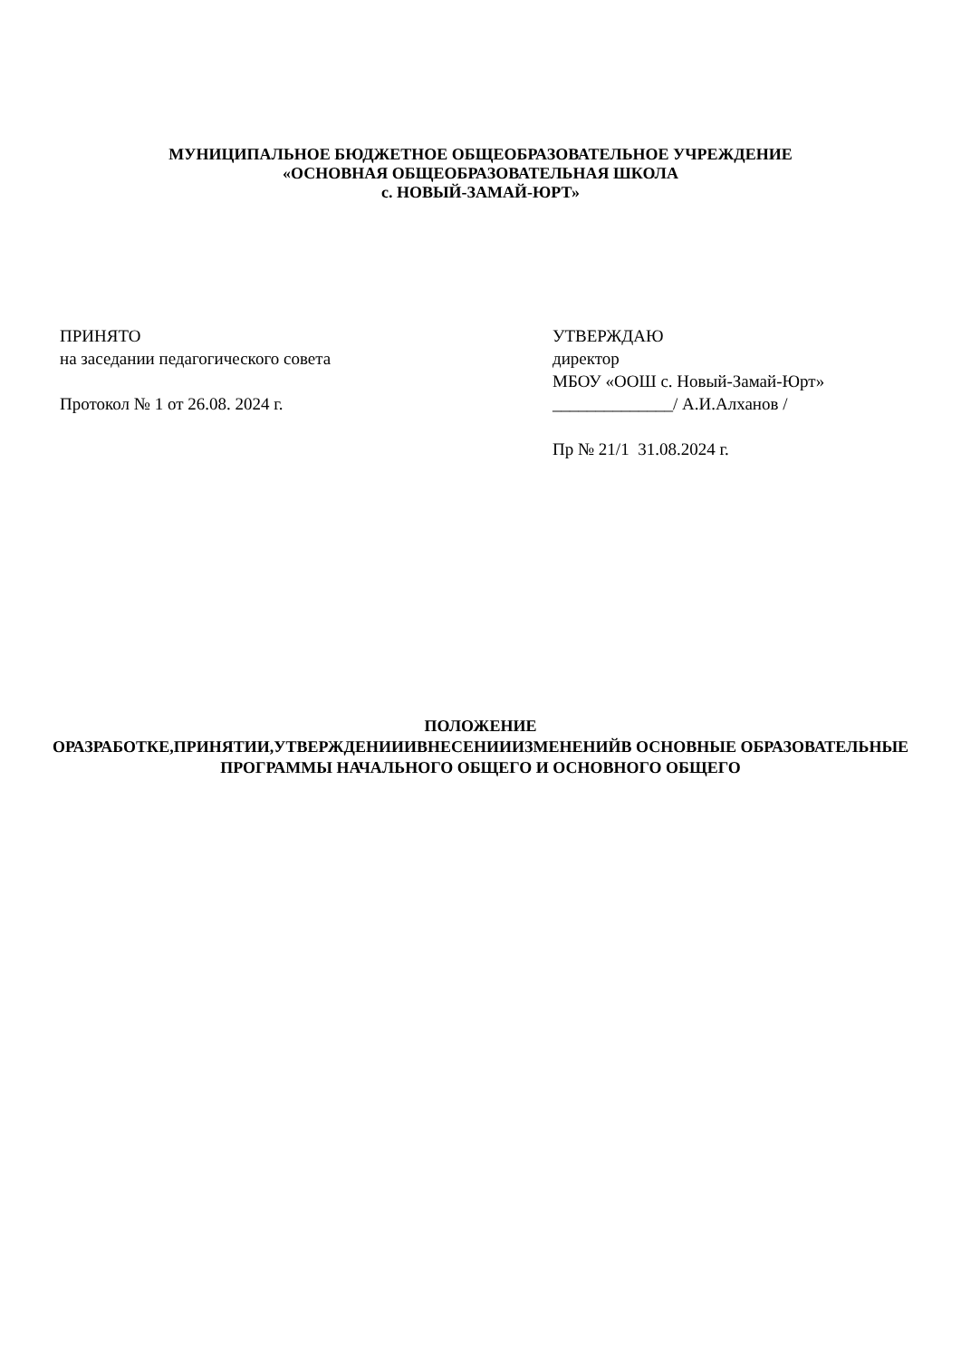МУНИЦИПАЛЬНОЕ БЮДЖЕТНОЕ ОБЩЕОБРАЗОВАТЕЛЬНОЕ УЧРЕЖДЕНИЕ
«ОСНОВНАЯ ОБЩЕОБРАЗОВАТЕЛЬНАЯ ШКОЛА
с. НОВЫЙ-ЗАМАЙ-ЮРТ»
ПРИНЯТО
на заседании педагогического совета
Протокол № 1 от 26.08. 2024 г.
УТВЕРЖДАЮ
директор
МБОУ «ООШ с. Новый-Замай-Юрт»
______________/ А.И.Алханов /
Пр № 21/1 31.08.2024 г.
ПОЛОЖЕНИЕ
ОРАЗРАБОТКЕ,ПРИНЯТИИ,УТВЕРЖДЕНИИИВНЕСЕНИИИЗМЕНЕНИЙВ ОСНОВНЫЕ ОБРАЗОВАТЕЛЬНЫЕ ПРОГРАММЫ НАЧАЛЬНОГО ОБЩЕГО И ОСНОВНОГО ОБЩЕГО